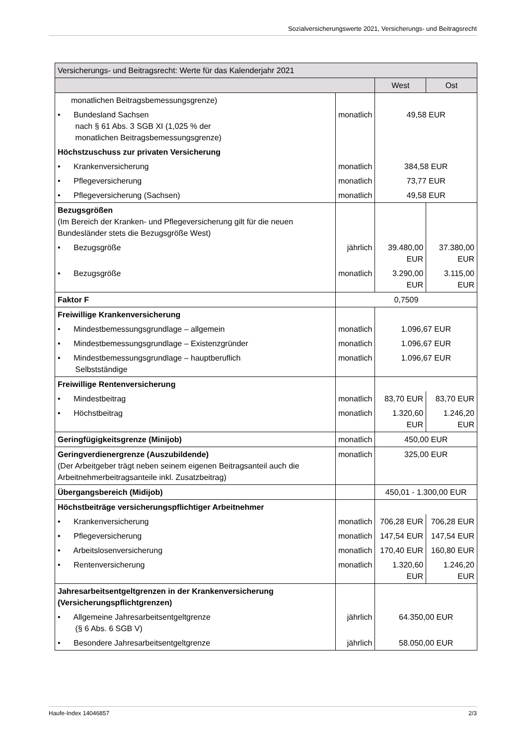Sozialversicherungswerte 2021, Versicherungs- und Beitragsrecht
| Versicherungs- und Beitragsrecht: Werte für das Kalenderjahr 2021 | | | |
| --- | --- | --- | --- |
| | | West | Ost |
| monatlichen Beitragsbemessungsgrenze) | | | |
| • Bundesland Sachsen nach § 61 Abs. 3 SGB XI (1,025 % der monatlichen Beitragsbemessungsgrenze) | monatlich | 49,58 EUR | |
| Höchstzuschuss zur privaten Versicherung | | | |
| • Krankenversicherung | monatlich | 384,58 EUR | |
| • Pflegeversicherung | monatlich | 73,77 EUR | |
| • Pflegeversicherung (Sachsen) | monatlich | 49,58 EUR | |
| Bezugsgrößen (Im Bereich der Kranken- und Pflegeversicherung gilt für die neuen Bundesländer stets die Bezugsgröße West) | | | |
| • Bezugsgröße | jährlich | 39.480,00 EUR | 37.380,00 EUR |
| • Bezugsgröße | monatlich | 3.290,00 EUR | 3.115,00 EUR |
| Faktor F | 0,7509 | | |
| Freiwillige Krankenversicherung | | | |
| • Mindestbemessungsgrundlage – allgemein | monatlich | 1.096,67 EUR | |
| • Mindestbemessungsgrundlage – Existenzgründer | monatlich | 1.096,67 EUR | |
| • Mindestbemessungsgrundlage – hauptberuflich Selbstständige | monatlich | 1.096,67 EUR | |
| Freiwillige Rentenversicherung | | | |
| • Mindestbeitrag | monatlich | 83,70 EUR | 83,70 EUR |
| • Höchstbeitrag | monatlich | 1.320,60 EUR | 1.246,20 EUR |
| Geringfügigkeitsgrenze (Minijob) | monatlich | 450,00 EUR | |
| Geringverdienergrenze (Auszubildende) (Der Arbeitgeber trägt neben seinem eigenen Beitragsanteil auch die Arbeitnehmerbeitragsanteile inkl. Zusatzbeitrag) | monatlich | 325,00 EUR | |
| Übergangsbereich (Midijob) | | 450,01 - 1.300,00 EUR | |
| Höchstbeiträge versicherungspflichtiger Arbeitnehmer | | | |
| • Krankenversicherung | monatlich | 706,28 EUR | 706,28 EUR |
| • Pflegeversicherung | monatlich | 147,54 EUR | 147,54 EUR |
| • Arbeitslosenversicherung | monatlich | 170,40 EUR | 160,80 EUR |
| • Rentenversicherung | monatlich | 1.320,60 EUR | 1.246,20 EUR |
| Jahresarbeitsentgeltgrenzen in der Krankenversicherung (Versicherungspflichtgrenzen) | | | |
| • Allgemeine Jahresarbeitsentgeltgrenze (§ 6 Abs. 6 SGB V) | jährlich | 64.350,00 EUR | |
| • Besondere Jahresarbeitsentgeltgrenze | jährlich | 58.050,00 EUR | |
Haufe-Index 14046857 2/3